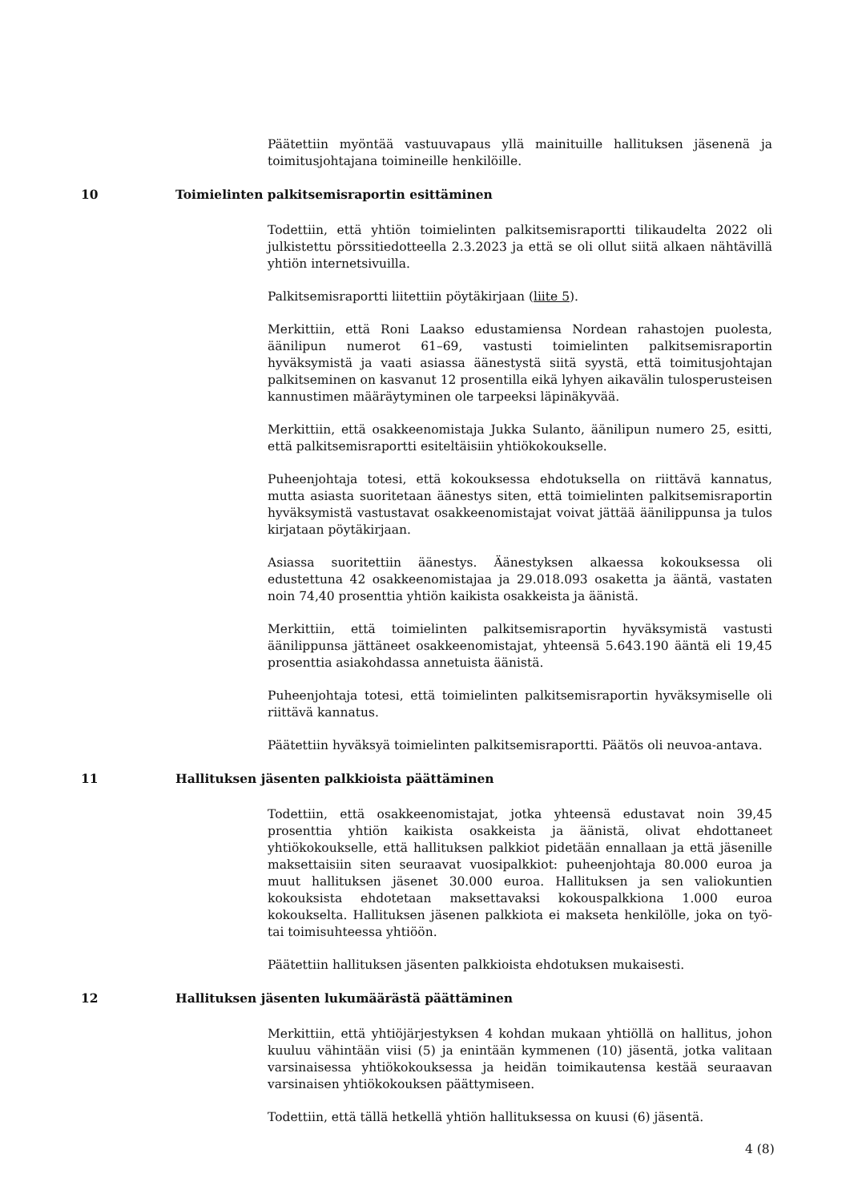Päätettiin myöntää vastuuvapaus yllä mainituille hallituksen jäsenenä ja toimitusjohtajana toimineille henkilöille.
10 Toimielinten palkitsemisraportin esittäminen
Todettiin, että yhtiön toimielinten palkitsemisraportti tilikaudelta 2022 oli julkistettu pörssitiedotteella 2.3.2023 ja että se oli ollut siitä alkaen nähtävillä yhtiön internetsivuilla.
Palkitsemisraportti liitettiin pöytäkirjaan (liite 5).
Merkittiin, että Roni Laakso edustamiensa Nordean rahastojen puolesta, äänilipun numerot 61–69, vastusti toimielinten palkitsemisraportin hyväksymistä ja vaati asiassa äänestystä siitä syystä, että toimitusjohtajan palkitseminen on kasvanut 12 prosentilla eikä lyhyen aikavälin tulosperusteisen kannustimen määräytyminen ole tarpeeksi läpinäkyvää.
Merkittiin, että osakkeenomistaja Jukka Sulanto, äänilipun numero 25, esitti, että palkitsemisraportti esiteltäisiin yhtiökokoukselle.
Puheenjohtaja totesi, että kokouksessa ehdotuksella on riittävä kannatus, mutta asiasta suoritetaan äänestys siten, että toimielinten palkitsemisraportin hyväksymistä vastustavat osakkeenomistajat voivat jättää äänilippunsa ja tulos kirjataan pöytäkirjaan.
Asiassa suoritettiin äänestys. Äänestyksen alkaessa kokouksessa oli edustettuna 42 osakkeenomistajaa ja 29.018.093 osaketta ja ääntä, vastaten noin 74,40 prosenttia yhtiön kaikista osakkeista ja äänistä.
Merkittiin, että toimielinten palkitsemisraportin hyväksymistä vastusti äänilippunsa jättäneet osakkeenomistajat, yhteensä 5.643.190 ääntä eli 19,45 prosenttia asiakohdassa annetuista äänistä.
Puheenjohtaja totesi, että toimielinten palkitsemisraportin hyväksymiselle oli riittävä kannatus.
Päätettiin hyväksyä toimielinten palkitsemisraportti. Päätös oli neuvoa-antava.
11 Hallituksen jäsenten palkkioista päättäminen
Todettiin, että osakkeenomistajat, jotka yhteensä edustavat noin 39,45 prosenttia yhtiön kaikista osakkeista ja äänistä, olivat ehdottaneet yhtiökokoukselle, että hallituksen palkkiot pidetään ennallaan ja että jäsenille maksettaisiin siten seuraavat vuosipalkkiot: puheenjohtaja 80.000 euroa ja muut hallituksen jäsenet 30.000 euroa. Hallituksen ja sen valiokuntien kokouksista ehdotetaan maksettavaksi kokouspalkkiona 1.000 euroa kokoukselta. Hallituksen jäsenen palkkiota ei makseta henkilölle, joka on työ- tai toimisuhteessa yhtiöön.
Päätettiin hallituksen jäsenten palkkioista ehdotuksen mukaisesti.
12 Hallituksen jäsenten lukumäärästä päättäminen
Merkittiin, että yhtiöjärjestyksen 4 kohdan mukaan yhtiöllä on hallitus, johon kuuluu vähintään viisi (5) ja enintään kymmenen (10) jäsentä, jotka valitaan varsinaisessa yhtiökokouksessa ja heidän toimikautensa kestää seuraavan varsinaisen yhtiökokouksen päättymiseen.
Todettiin, että tällä hetkellä yhtiön hallituksessa on kuusi (6) jäsentä.
4 (8)